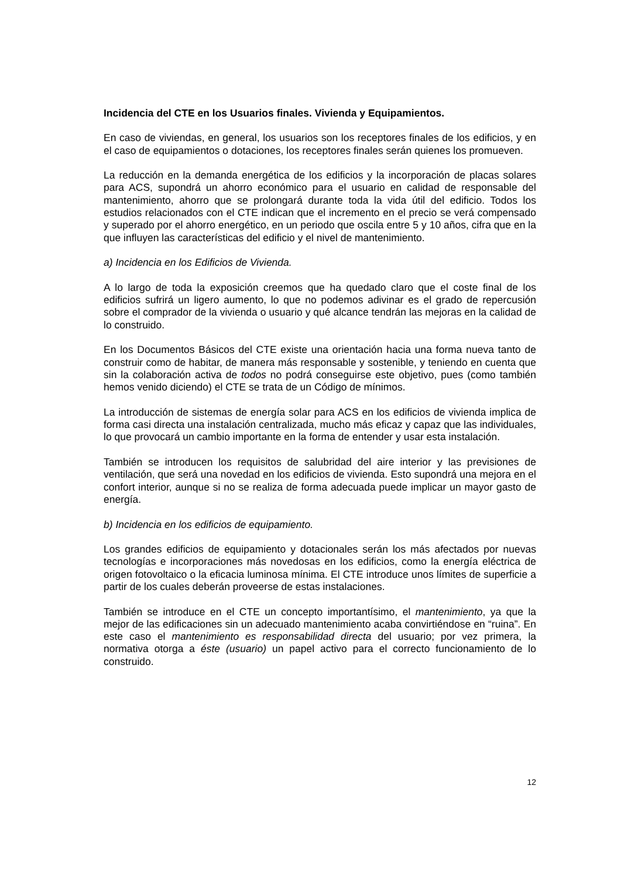Incidencia del CTE en los Usuarios finales. Vivienda y Equipamientos.
En caso de viviendas, en general, los usuarios son los receptores finales de los edificios, y en el caso de equipamientos o dotaciones, los receptores finales serán quienes los promueven.
La reducción en la demanda energética de los edificios y la incorporación de placas solares para ACS, supondrá un ahorro económico para el usuario en calidad de responsable del mantenimiento, ahorro que se prolongará durante toda la vida útil del edificio. Todos los estudios relacionados con el CTE indican que el incremento en el precio se verá compensado y superado por el ahorro energético, en un periodo que oscila entre 5 y 10 años, cifra que en la que influyen las características del edificio y el nivel de mantenimiento.
a) Incidencia en los Edificios de Vivienda.
A lo largo de toda la exposición creemos que ha quedado claro que el coste final de los edificios sufrirá un ligero aumento, lo que no podemos adivinar es el grado de repercusión sobre el comprador de la vivienda o usuario y qué alcance tendrán las mejoras en la calidad de lo construido.
En los Documentos Básicos del CTE existe una orientación hacia una forma nueva tanto de construir como de habitar, de manera más responsable y sostenible, y teniendo en cuenta que sin la colaboración activa de todos no podrá conseguirse este objetivo, pues (como también hemos venido diciendo) el CTE se trata de un Código de mínimos.
La introducción de sistemas de energía solar para ACS en los edificios de vivienda implica de forma casi directa una instalación centralizada, mucho más eficaz y capaz que las individuales, lo que provocará un cambio importante en la forma de entender y usar esta instalación.
También se introducen los requisitos de salubridad del aire interior y las previsiones de ventilación, que será una novedad en los edificios de vivienda. Esto supondrá una mejora en el confort interior, aunque si no se realiza de forma adecuada puede implicar un mayor gasto de energía.
b) Incidencia en los edificios de equipamiento.
Los grandes edificios de equipamiento y dotacionales serán los más afectados por nuevas tecnologías e incorporaciones más novedosas en los edificios, como la energía eléctrica de origen fotovoltaico o la eficacia luminosa mínima. El CTE introduce unos límites de superficie a partir de los cuales deberán proveerse de estas instalaciones.
También se introduce en el CTE un concepto importantísimo, el mantenimiento, ya que la mejor de las edificaciones sin un adecuado mantenimiento acaba convirtiéndose en “ruina”. En este caso el mantenimiento es responsabilidad directa del usuario; por vez primera, la normativa otorga a éste (usuario) un papel activo para el correcto funcionamiento de lo construido.
12